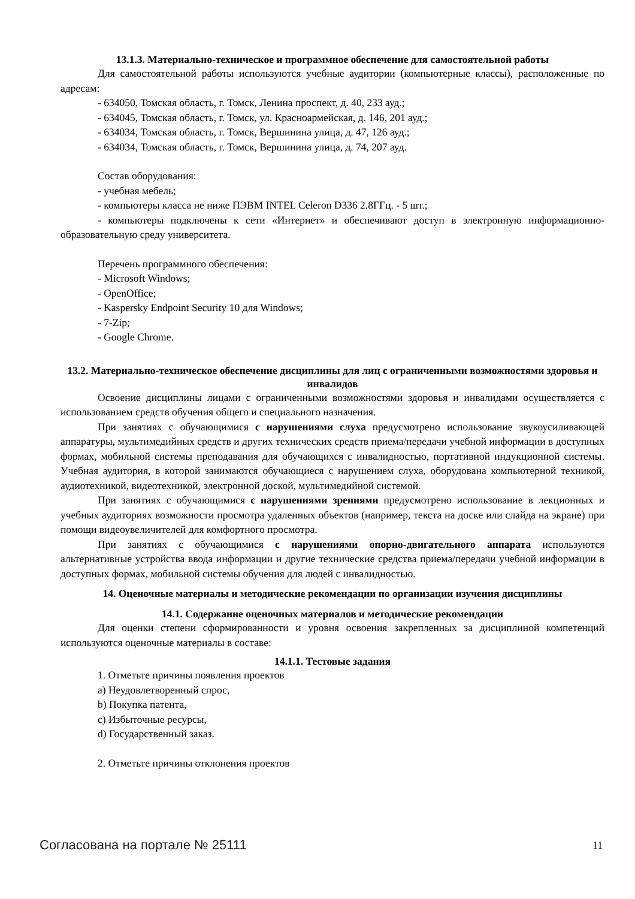13.1.3. Материально-техническое и программное обеспечение для самостоятельной работы
Для самостоятельной работы используются учебные аудитории (компьютерные классы), расположенные по адресам:
- 634050, Томская область, г. Томск, Ленина проспект, д. 40, 233 ауд.;
- 634045, Томская область, г. Томск, ул. Красноармейская, д. 146, 201 ауд.;
- 634034, Томская область, г. Томск, Вершинина улица, д. 47, 126 ауд.;
- 634034, Томская область, г. Томск, Вершинина улица, д. 74, 207 ауд.
Состав оборудования:
- учебная мебель;
- компьютеры класса не ниже ПЭВМ INTEL Celeron D336 2.8ГГц. - 5 шт.;
- компьютеры подключены к сети «Интернет» и обеспечивают доступ в электронную информационно-образовательную среду университета.
Перечень программного обеспечения:
- Microsoft Windows;
- OpenOffice;
- Kaspersky Endpoint Security 10 для Windows;
- 7-Zip;
- Google Chrome.
13.2. Материально-техническое обеспечение дисциплины для лиц с ограниченными возможностями здоровья и инвалидов
Освоение дисциплины лицами с ограниченными возможностями здоровья и инвалидами осуществляется с использованием средств обучения общего и специального назначения.
При занятиях с обучающимися с нарушениями слуха предусмотрено использование звукоусиливающей аппаратуры, мультимедийных средств и других технических средств приема/передачи учебной информации в доступных формах, мобильной системы преподавания для обучающихся с инвалидностью, портативной индукционной системы. Учебная аудитория, в которой занимаются обучающиеся с нарушением слуха, оборудована компьютерной техникой, аудиотехникой, видеотехникой, электронной доской, мультимедийной системой.
При занятиях с обучающимися с нарушениями зрениями предусмотрено использование в лекционных и учебных аудиториях возможности просмотра удаленных объектов (например, текста на доске или слайда на экране) при помощи видеоувеличителей для комфортного просмотра.
При занятиях с обучающимися с нарушениями опорно-двигательного аппарата используются альтернативные устройства ввода информации и другие технические средства приема/передачи учебной информации в доступных формах, мобильной системы обучения для людей с инвалидностью.
14. Оценочные материалы и методические рекомендации по организации изучения дисциплины
14.1. Содержание оценочных материалов и методические рекомендации
Для оценки степени сформированности и уровня освоения закрепленных за дисциплиной компетенций используются оценочные материалы в составе:
14.1.1. Тестовые задания
1. Отметьте причины появления проектов
a) Неудовлетворенный спрос,
b) Покупка патента,
c) Избыточные ресурсы,
d) Государственный заказ.
2. Отметьте причины отклонения проектов
Согласована на портале № 25111 11